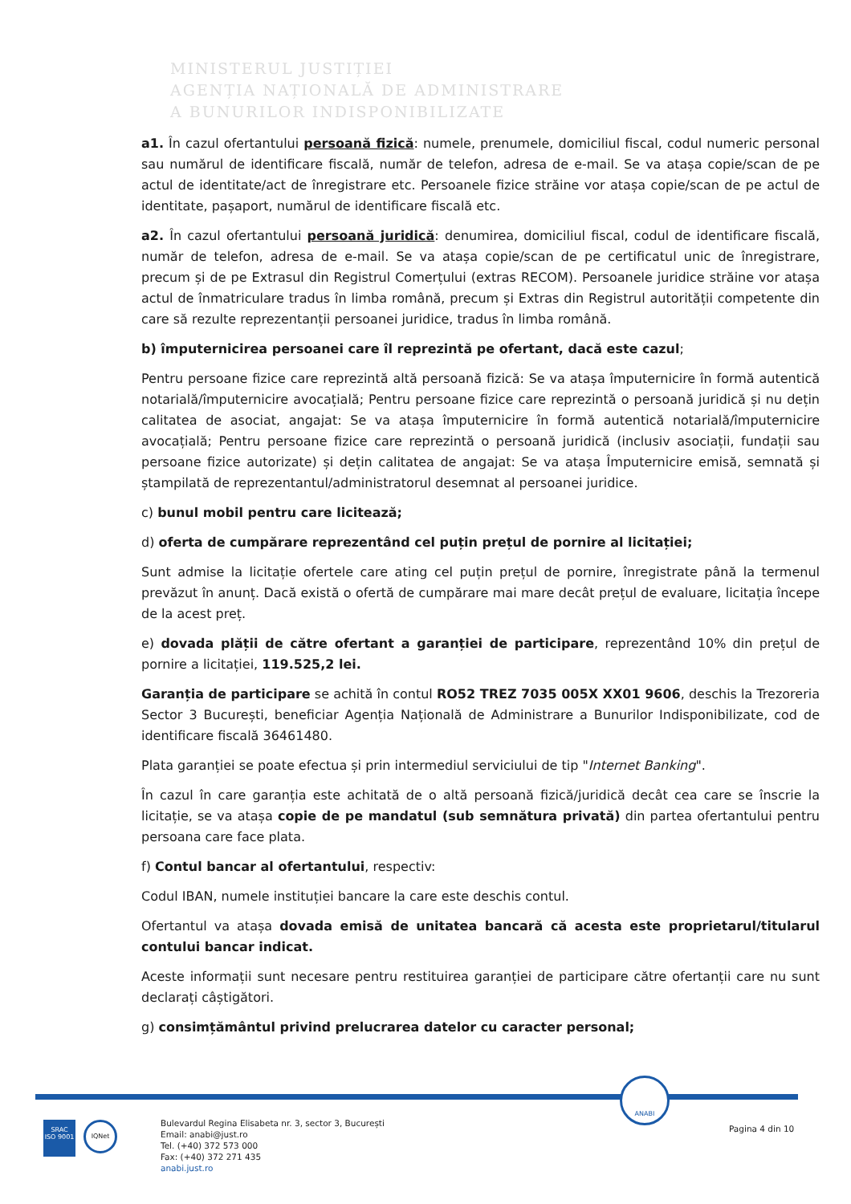MINISTERUL JUSTIȚIEI
AGENȚIA NAȚIONALĂ DE ADMINISTRARE
A BUNURILOR INDISPONIBILIZATE
a1. În cazul ofertantului persoană fizică: numele, prenumele, domiciliul fiscal, codul numeric personal sau numărul de identificare fiscală, număr de telefon, adresa de e-mail. Se va atașa copie/scan de pe actul de identitate/act de înregistrare etc. Persoanele fizice străine vor atașa copie/scan de pe actul de identitate, pașaport, numărul de identificare fiscală etc.
a2. În cazul ofertantului persoană juridică: denumirea, domiciliul fiscal, codul de identificare fiscală, număr de telefon, adresa de e-mail. Se va atașa copie/scan de pe certificatul unic de înregistrare, precum și de pe Extrasul din Registrul Comerțului (extras RECOM). Persoanele juridice străine vor atașa actul de înmatriculare tradus în limba română, precum și Extras din Registrul autorității competente din care să rezulte reprezentanții persoanei juridice, tradus în limba română.
b) împuternicirea persoanei care îl reprezintă pe ofertant, dacă este cazul;
Pentru persoane fizice care reprezintă altă persoană fizică: Se va atașa împuternicire în formă autentică notarială/împuternicire avocațială; Pentru persoane fizice care reprezintă o persoană juridică și nu dețin calitatea de asociat, angajat: Se va atașa împuternicire în formă autentică notarială/împuternicire avocațială; Pentru persoane fizice care reprezintă o persoană juridică (inclusiv asociații, fundații sau persoane fizice autorizate) și dețin calitatea de angajat: Se va atașa Împuternicire emisă, semnată și ștampilată de reprezentantul/administratorul desemnat al persoanei juridice.
c) bunul mobil pentru care licitează;
d) oferta de cumpărare reprezentând cel puțin prețul de pornire al licitației;
Sunt admise la licitație ofertele care ating cel puțin prețul de pornire, înregistrate până la termenul prevăzut în anunț. Dacă există o ofertă de cumpărare mai mare decât prețul de evaluare, licitația începe de la acest preț.
e) dovada plății de către ofertant a garanției de participare, reprezentând 10% din prețul de pornire a licitației, 119.525,2 lei.
Garanția de participare se achită în contul RO52 TREZ 7035 005X XX01 9606, deschis la Trezoreria Sector 3 București, beneficiar Agenția Națională de Administrare a Bunurilor Indisponibilizate, cod de identificare fiscală 36461480.
Plata garanției se poate efectua și prin intermediul serviciului de tip "Internet Banking".
În cazul în care garanția este achitată de o altă persoană fizică/juridică decât cea care se înscrie la licitație, se va atașa copie de pe mandatul (sub semnătura privată) din partea ofertantului pentru persoana care face plata.
f) Contul bancar al ofertantului, respectiv:
Codul IBAN, numele instituției bancare la care este deschis contul.
Ofertantul va atașa dovada emisă de unitatea bancară că acesta este proprietarul/titularul contului bancar indicat.
Aceste informații sunt necesare pentru restituirea garanției de participare către ofertanții care nu sunt declarați câștigători.
g) consimțământul privind prelucrarea datelor cu caracter personal;
ANABI
SRAC
ISO 9001
IQNet
Bulevardul Regina Elisabeta nr. 3, sector 3, București
Email: anabi@just.ro
Tel. (+40) 372 573 000
Fax: (+40) 372 271 435
anabi.just.ro
Pagina 4 din 10